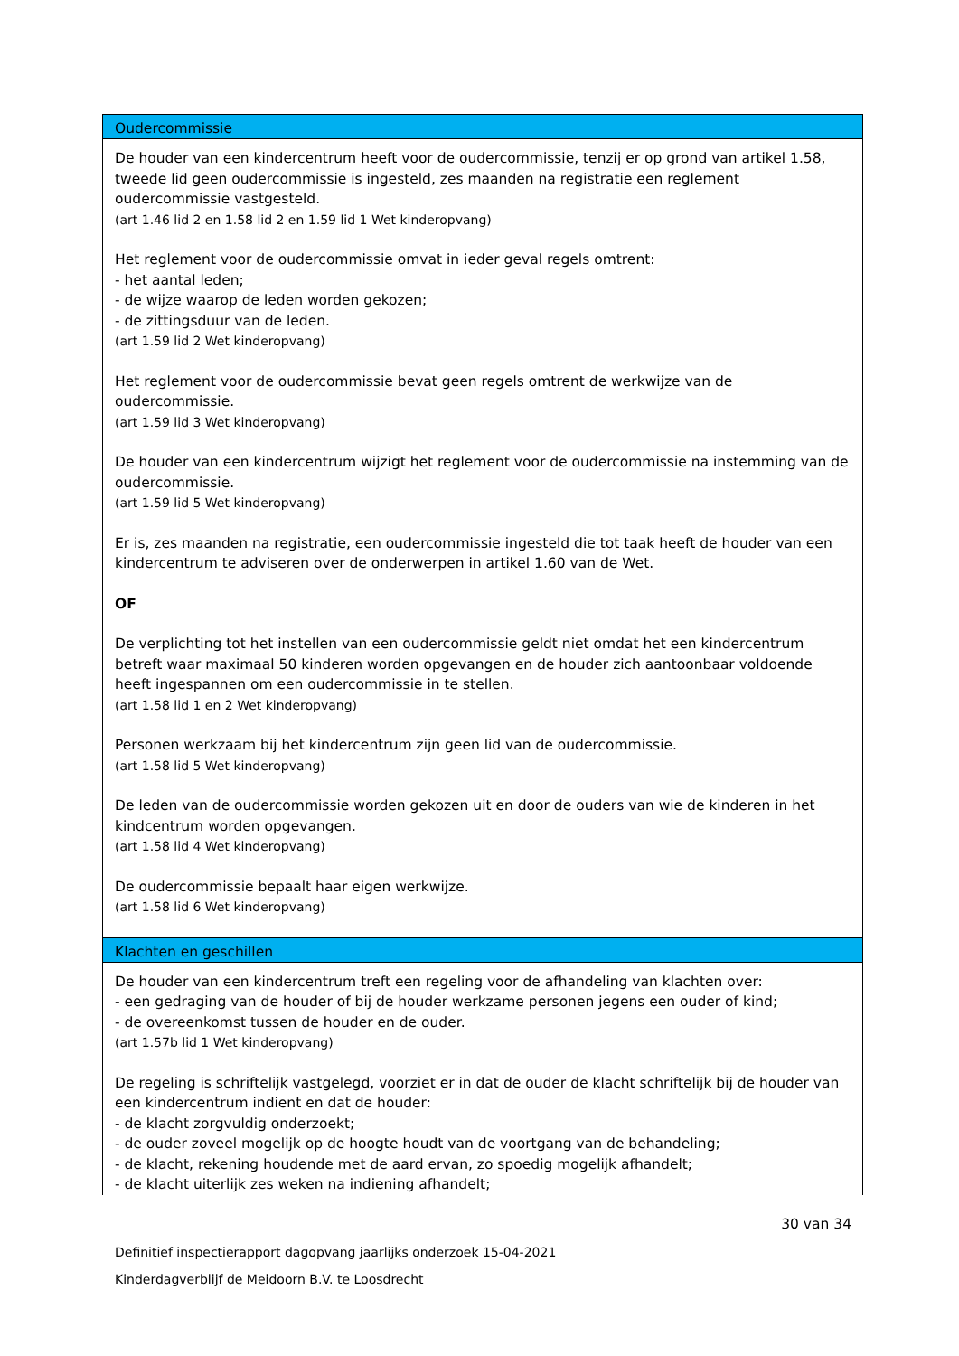| Oudercommissie |
| --- |
| De houder van een kindercentrum heeft voor de oudercommissie, tenzij er op grond van artikel 1.58, tweede lid geen oudercommissie is ingesteld, zes maanden na registratie een reglement oudercommissie vastgesteld. (art 1.46 lid 2 en 1.58 lid 2 en 1.59 lid 1 Wet kinderopvang) Het reglement voor de oudercommissie omvat in ieder geval regels omtrent: - het aantal leden; - de wijze waarop de leden worden gekozen; - de zittingsduur van de leden. (art 1.59 lid 2 Wet kinderopvang) Het reglement voor de oudercommissie bevat geen regels omtrent de werkwijze van de oudercommissie. (art 1.59 lid 3 Wet kinderopvang) De houder van een kindercentrum wijzigt het reglement voor de oudercommissie na instemming van de oudercommissie. (art 1.59 lid 5 Wet kinderopvang) Er is, zes maanden na registratie, een oudercommissie ingesteld die tot taak heeft de houder van een kindercentrum te adviseren over de onderwerpen in artikel 1.60 van de Wet. OF De verplichting tot het instellen van een oudercommissie geldt niet omdat het een kindercentrum betreft waar maximaal 50 kinderen worden opgevangen en de houder zich aantoonbaar voldoende heeft ingespannen om een oudercommissie in te stellen. (art 1.58 lid 1 en 2 Wet kinderopvang) Personen werkzaam bij het kindercentrum zijn geen lid van de oudercommissie. (art 1.58 lid 5 Wet kinderopvang) De leden van de oudercommissie worden gekozen uit en door de ouders van wie de kinderen in het kindcentrum worden opgevangen. (art 1.58 lid 4 Wet kinderopvang) De oudercommissie bepaalt haar eigen werkwijze. (art 1.58 lid 6 Wet kinderopvang) |
| Klachten en geschillen |
| De houder van een kindercentrum treft een regeling voor de afhandeling van klachten over: - een gedraging van de houder of bij de houder werkzame personen jegens een ouder of kind; - de overeenkomst tussen de houder en de ouder. (art 1.57b lid 1 Wet kinderopvang) De regeling is schriftelijk vastgelegd, voorziet er in dat de ouder de klacht schriftelijk bij de houder van een kindercentrum indient en dat de houder: - de klacht zorgvuldig onderzoekt; - de ouder zoveel mogelijk op de hoogte houdt van de voortgang van de behandeling; - de klacht, rekening houdende met de aard ervan, zo spoedig mogelijk afhandelt; - de klacht uiterlijk zes weken na indiening afhandelt; |
30 van 34
Definitief inspectierapport dagopvang jaarlijks onderzoek 15-04-2021
Kinderdagverblijf de Meidoorn B.V. te Loosdrecht